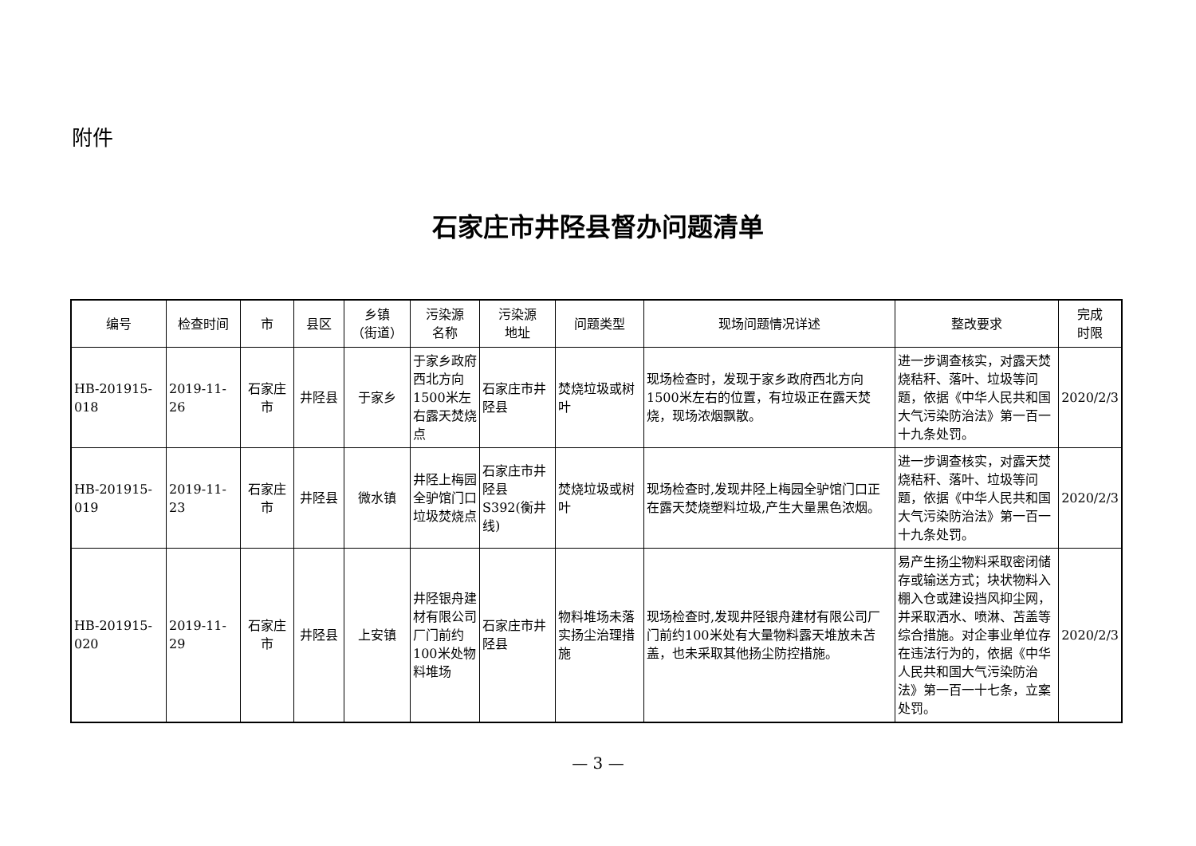附件
石家庄市井陉县督办问题清单
| 编号 | 检查时间 | 市 | 县区 | 乡镇 （街道） | 污染源 名称 | 污染源 地址 | 问题类型 | 现场问题情况详述 | 整改要求 | 完成 时限 |
| --- | --- | --- | --- | --- | --- | --- | --- | --- | --- | --- |
| HB-201915-018 | 2019-11-26 | 石家庄市 | 井陉县 | 于家乡 | 于家乡政府西北方向1500米左右露天焚烧点 | 石家庄市井陉县 | 焚烧垃圾或树叶 | 现场检查时，发现于家乡政府西北方向1500米左右的位置，有垃圾正在露天焚烧，现场浓烟飘散。 | 进一步调查核实，对露天焚烧秸秆、落叶、垃圾等问题，依据《中华人民共和国大气污染防治法》第一百一十九条处罚。 | 2020/2/3 |
| HB-201915-019 | 2019-11-23 | 石家庄市 | 井陉县 | 微水镇 | 井陉上梅园全驴馆门口垃圾焚烧点 | 石家庄市井陉县S392(衡井线) | 焚烧垃圾或树叶 | 现场检查时,发现井陉上梅园全驴馆门口正在露天焚烧塑料垃圾,产生大量黑色浓烟。 | 进一步调查核实，对露天焚烧秸秆、落叶、垃圾等问题，依据《中华人民共和国大气污染防治法》第一百一十九条处罚。 | 2020/2/3 |
| HB-201915-020 | 2019-11-29 | 石家庄市 | 井陉县 | 上安镇 | 井陉银舟建材有限公司厂门前约100米处物料堆场 | 石家庄市井陉县 | 物料堆场未落实扬尘治理措施 | 现场检查时,发现井陉银舟建材有限公司厂门前约100米处有大量物料露天堆放未苫盖，也未采取其他扬尘防控措施。 | 易产生扬尘物料采取密闭储存或输送方式；块状物料入棚入仓或建设挡风抑尘网，并采取洒水、喷淋、苫盖等综合措施。对企事业单位存在违法行为的，依据《中华人民共和国大气污染防治法》第一百一十七条，立案处罚。 | 2020/2/3 |
— 3 —